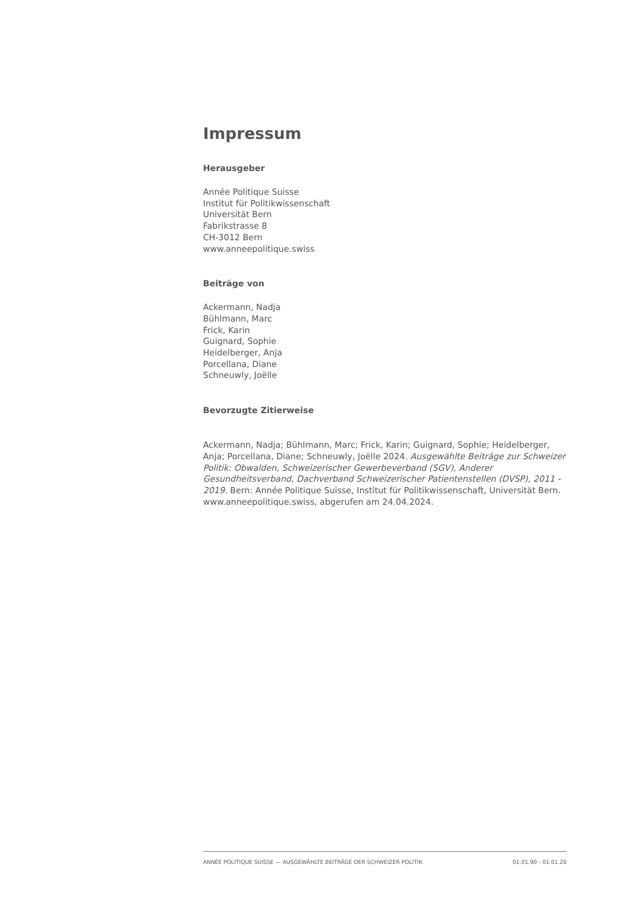Impressum
Herausgeber
Année Politique Suisse
Institut für Politikwissenschaft
Universität Bern
Fabrikstrasse 8
CH-3012 Bern
www.anneepolitique.swiss
Beiträge von
Ackermann, Nadja
Bühlmann, Marc
Frick, Karin
Guignard, Sophie
Heidelberger, Anja
Porcellana, Diane
Schneuwly, Joëlle
Bevorzugte Zitierweise
Ackermann, Nadja; Bühlmann, Marc; Frick, Karin; Guignard, Sophie; Heidelberger, Anja; Porcellana, Diane; Schneuwly, Joëlle 2024. Ausgewählte Beiträge zur Schweizer Politik: Obwalden, Schweizerischer Gewerbeverband (SGV), Anderer Gesundheitsverband, Dachverband Schweizerischer Patientenstellen (DVSP), 2011 - 2019. Bern: Année Politique Suisse, Institut für Politikwissenschaft, Universität Bern. www.anneepolitique.swiss, abgerufen am 24.04.2024.
ANNÉE POLITIQUE SUISSE — AUSGEWÄHLTE BEITRÄGE DER SCHWEIZER POLITIK 01.01.90 - 01.01.20